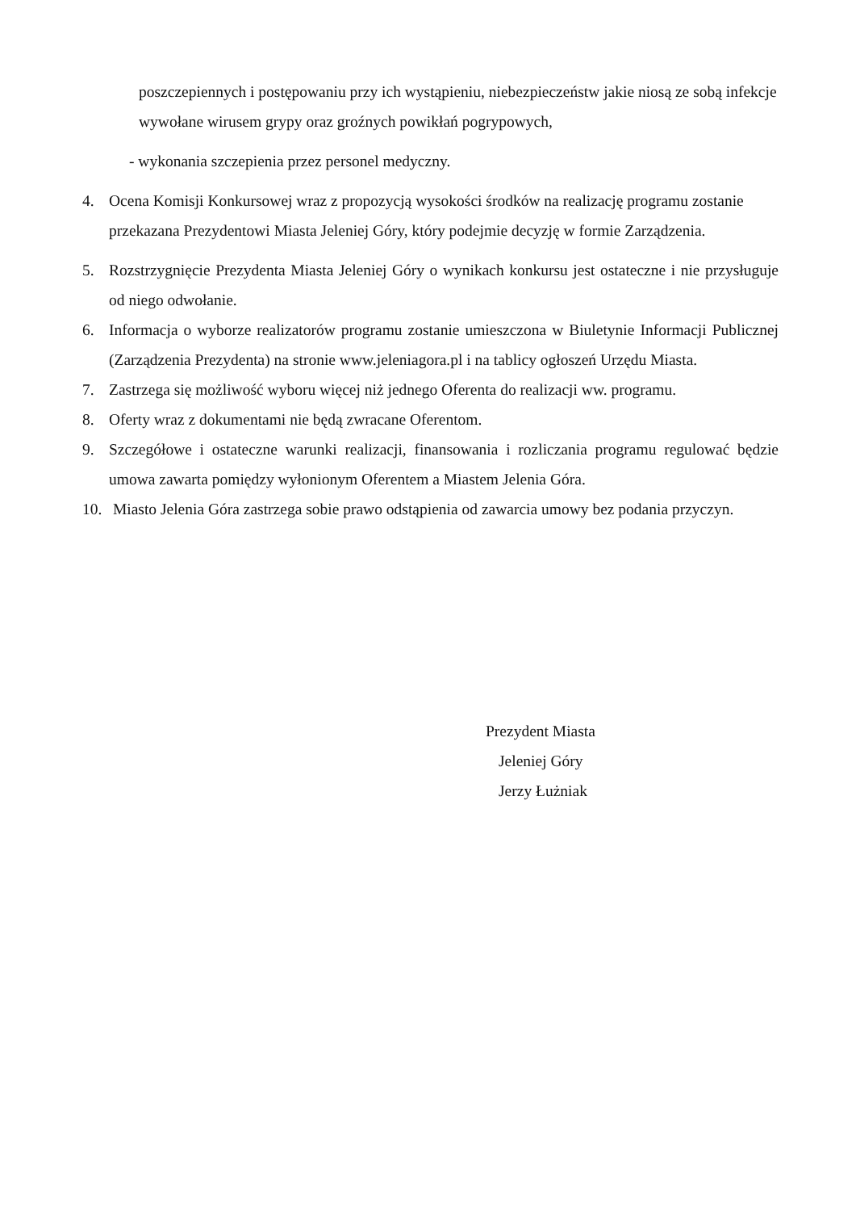poszczepiennych i postępowaniu przy ich wystąpieniu, niebezpieczeństw jakie niosą ze sobą infekcje wywołane wirusem grypy oraz groźnych powikłań pogrypowych,
- wykonania szczepienia przez personel medyczny.
4. Ocena Komisji Konkursowej wraz z propozycją wysokości środków na realizację programu zostanie przekazana Prezydentowi Miasta Jeleniej Góry, który podejmie decyzję w formie Zarządzenia.
5. Rozstrzygnięcie Prezydenta Miasta Jeleniej Góry o wynikach konkursu jest ostateczne i nie przysługuje od niego odwołanie.
6. Informacja o wyborze realizatorów programu zostanie umieszczona w Biuletynie Informacji Publicznej (Zarządzenia Prezydenta) na stronie www.jeleniagora.pl i na tablicy ogłoszeń Urzędu Miasta.
7. Zastrzega się możliwość wyboru więcej niż jednego Oferenta do realizacji ww. programu.
8. Oferty wraz z dokumentami nie będą zwracane Oferentom.
9. Szczegółowe i ostateczne warunki realizacji, finansowania i rozliczania programu regulować będzie umowa zawarta pomiędzy wyłonionym Oferentem a Miastem Jelenia Góra.
10. Miasto Jelenia Góra zastrzega sobie prawo odstąpienia od zawarcia umowy bez podania przyczyn.
Prezydent Miasta
Jeleniej Góry
Jerzy Łużniak